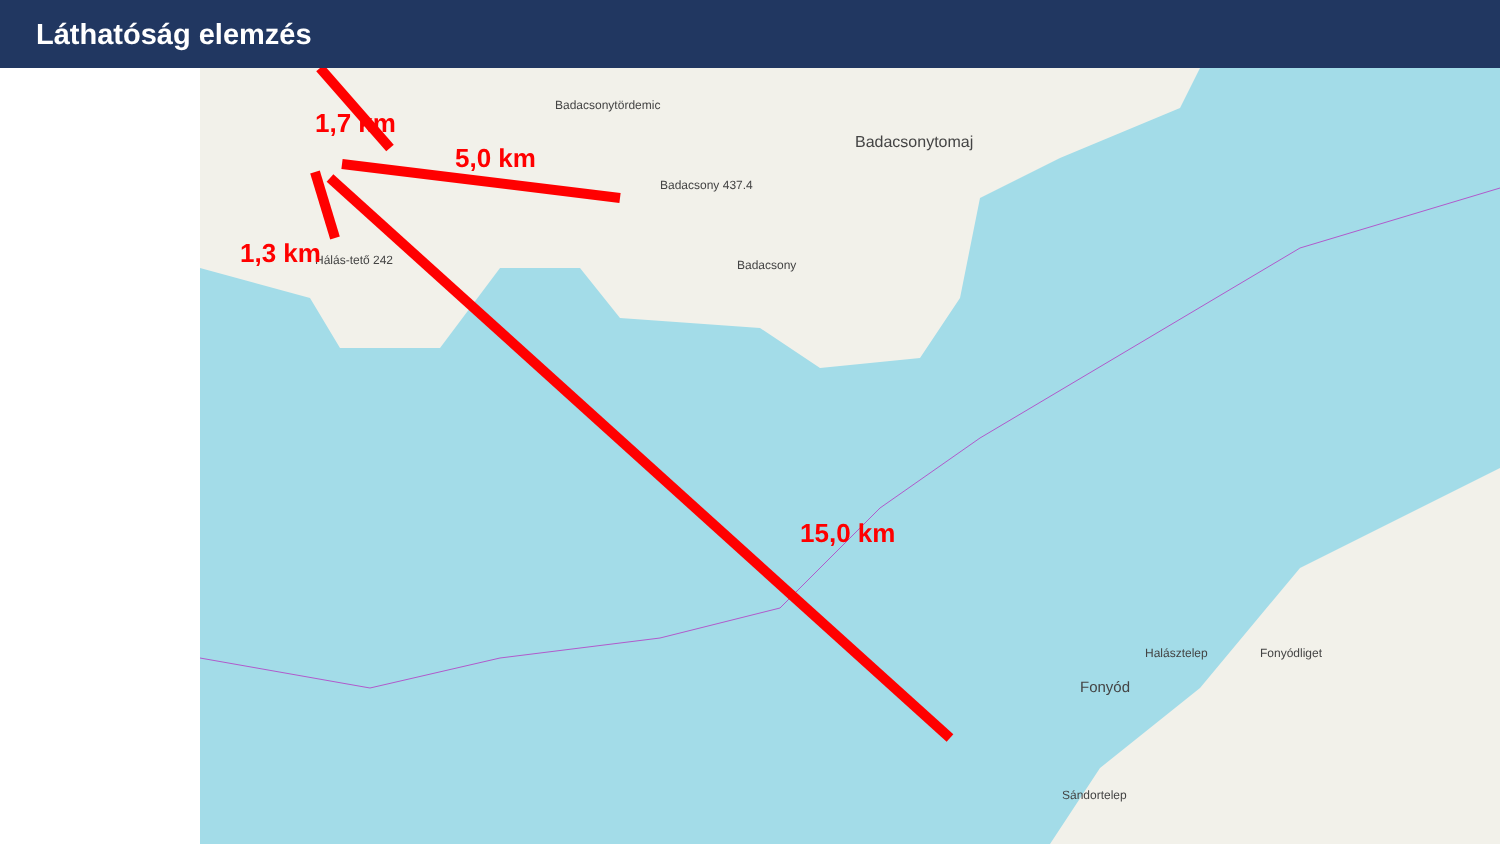Láthatóság elemzés
Badacsonytördemic
Badacsonytomaj
Badacsony
Fonyód
Halásztelep Fonyódliget
Sándortelep
Hálás-tető 242
Badacsony 437.4
1,7 km
5,0 km
1,3 km
15,0 km